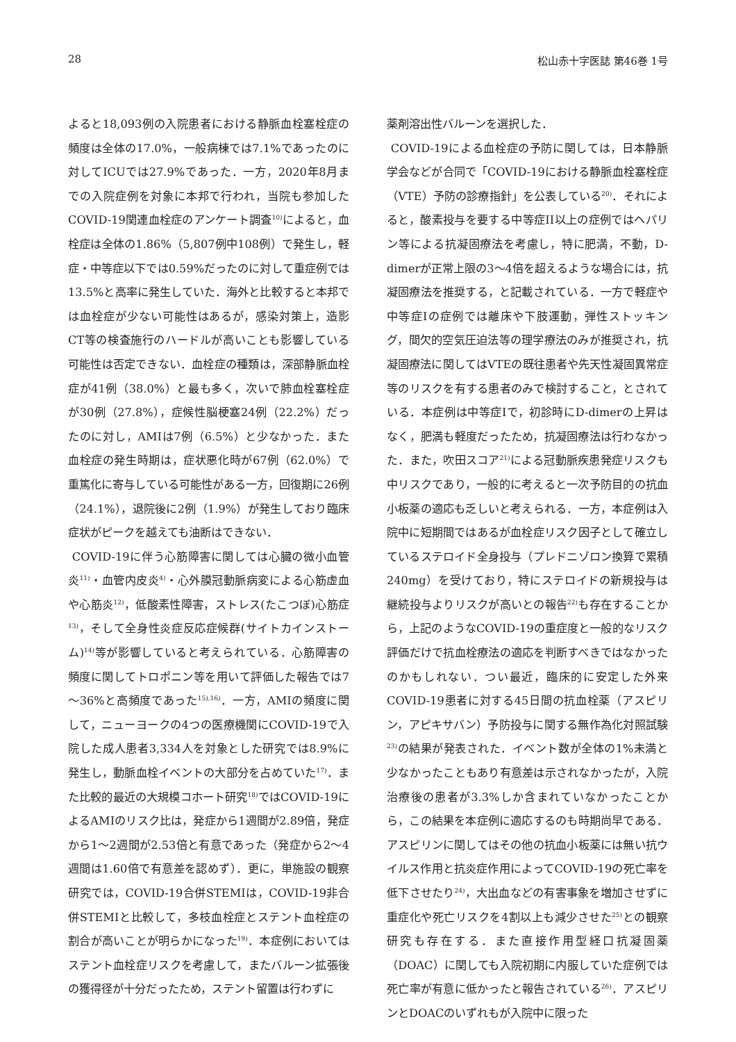28 松山赤十字医誌 第46巻 1号
よると18,093例の入院患者における静脈血栓塞栓症の頻度は全体の17.0%，一般病棟では7.1%であったのに対してICUでは27.9%であった．一方，2020年8月までの入院症例を対象に本邦で行われ，当院も参加したCOVID-19関連血栓症のアンケート調査<sup>10)</sup>によると，血栓症は全体の1.86%（5,807例中108例）で発生し，軽症・中等症以下では0.59%だったのに対して重症例では13.5%と高率に発生していた．海外と比較すると本邦では血栓症が少ない可能性はあるが，感染対策上，造影CT等の検査施行のハードルが高いことも影響している可能性は否定できない．血栓症の種類は，深部静脈血栓症が41例（38.0%）と最も多く，次いで肺血栓塞栓症が30例（27.8%），症候性脳梗塞24例（22.2%）だったのに対し，AMIは7例（6.5%）と少なかった．また血栓症の発生時期は，症状悪化時が67例（62.0%）で重篤化に寄与している可能性がある一方，回復期に26例（24.1%），退院後に2例（1.9%）が発生しており臨床症状がピークを越えても油断はできない．
COVID-19に伴う心筋障害に関しては心臓の微小血管炎<sup>11)</sup>・血管内皮炎<sup>4)</sup>・心外膜冠動脈病変による心筋虚血や心筋炎<sup>12)</sup>，低酸素性障害，ストレス(たこつぼ)心筋症<sup>13)</sup>，そして全身性炎症反応症候群(サイトカインストーム)<sup>14)</sup>等が影響していると考えられている．心筋障害の頻度に関してトロポニン等を用いて評価した報告では7～36%と高頻度であった<sup>15),16)</sup>．一方，AMIの頻度に関して，ニューヨークの4つの医療機関にCOVID-19で入院した成人患者3,334人を対象とした研究では8.9%に発生し，動脈血栓イベントの大部分を占めていた<sup>17)</sup>．また比較的最近の大規模コホート研究<sup>18)</sup>ではCOVID-19によるAMIのリスク比は，発症から1週間が2.89倍，発症から1～2週間が2.53倍と有意であった（発症から2～4週間は1.60倍で有意差を認めず）．更に，単施設の観察研究では，COVID-19合併STEMIは，COVID-19非合併STEMIと比較して，多枝血栓症とステント血栓症の割合が高いことが明らかになった<sup>19)</sup>．本症例においてはステント血栓症リスクを考慮して，またバルーン拡張後の獲得径が十分だったため，ステント留置は行わずに
薬剤溶出性バルーンを選択した．
COVID-19による血栓症の予防に関しては，日本静脈学会などが合同で「COVID-19における静脈血栓塞栓症（VTE）予防の診療指針」を公表している<sup>20)</sup>．それによると，酸素投与を要する中等症II以上の症例ではヘパリン等による抗凝固療法を考慮し，特に肥満，不動，D-dimerが正常上限の3～4倍を超えるような場合には，抗凝固療法を推奨する，と記載されている．一方で軽症や中等症Iの症例では離床や下肢運動，弾性ストッキング，間欠的空気圧迫法等の理学療法のみが推奨され，抗凝固療法に関してはVTEの既往患者や先天性凝固異常症等のリスクを有する患者のみで検討すること，とされている．本症例は中等症Iで，初診時にD-dimerの上昇はなく，肥満も軽度だったため，抗凝固療法は行わなかった．また，吹田スコア<sup>21)</sup>による冠動脈疾患発症リスクも中リスクであり，一般的に考えると一次予防目的の抗血小板薬の適応も乏しいと考えられる．一方，本症例は入院中に短期間ではあるが血栓症リスク因子として確立しているステロイド全身投与（プレドニゾロン換算で累積240mg）を受けており，特にステロイドの新規投与は継続投与よりリスクが高いとの報告<sup>22)</sup>も存在することから，上記のようなCOVID-19の重症度と一般的なリスク評価だけで抗血栓療法の適応を判断すべきではなかったのかもしれない．つい最近，臨床的に安定した外来COVID-19患者に対する45日間の抗血栓薬（アスピリン，アピキサバン）予防投与に関する無作為化対照試験<sup>23)</sup>の結果が発表された．イベント数が全体の1%未満と少なかったこともあり有意差は示されなかったが，入院治療後の患者が3.3%しか含まれていなかったことから，この結果を本症例に適応するのも時期尚早である．アスピリンに関してはその他の抗血小板薬には無い抗ウイルス作用と抗炎症作用によってCOVID-19の死亡率を低下させたり<sup>24)</sup>，大出血などの有害事象を増加させずに重症化や死亡リスクを4割以上も減少させた<sup>25)</sup>との観察研究も存在する．また直接作用型経口抗凝固薬（DOAC）に関しても入院初期に内服していた症例では死亡率が有意に低かったと報告されている<sup>26)</sup>．アスピリンとDOACのいずれもが入院中に限った